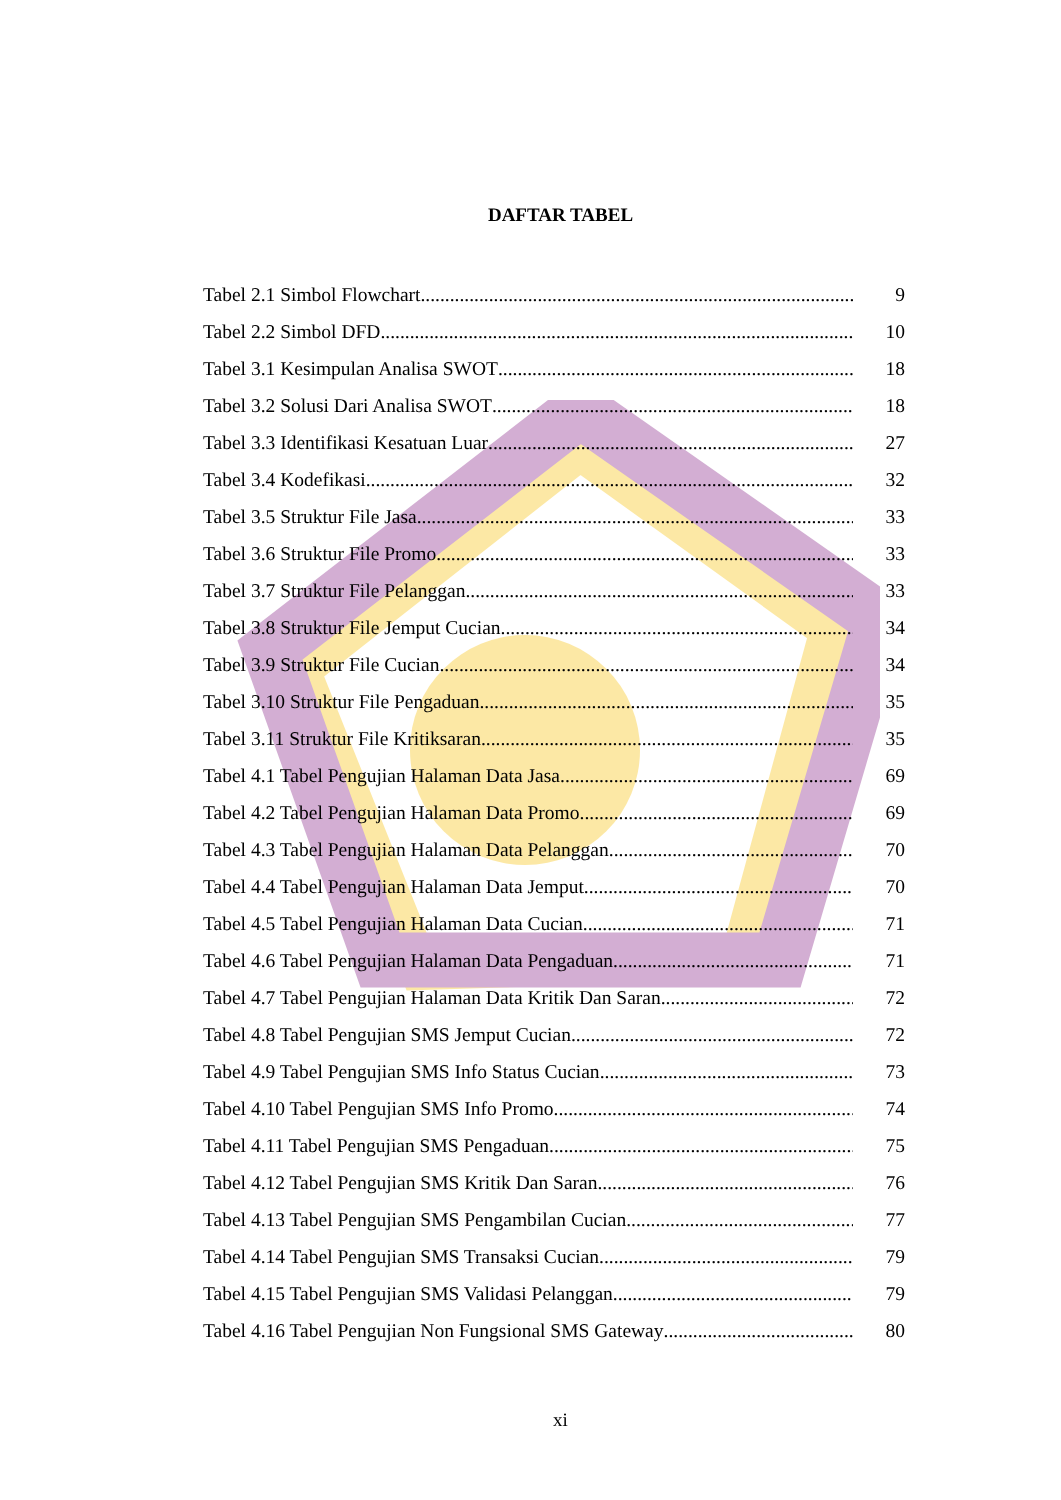DAFTAR TABEL
Tabel 2.1 Simbol Flowchart 9
Tabel 2.2 Simbol DFD 10
Tabel 3.1 Kesimpulan Analisa SWOT 18
Tabel 3.2 Solusi Dari Analisa SWOT 18
Tabel 3.3 Identifikasi Kesatuan Luar 27
Tabel 3.4 Kodefikasi 32
Tabel 3.5 Struktur File Jasa 33
Tabel 3.6 Struktur File Promo 33
Tabel 3.7 Struktur File Pelanggan 33
Tabel 3.8 Struktur File Jemput Cucian 34
Tabel 3.9 Struktur File Cucian 34
Tabel 3.10 Struktur File Pengaduan 35
Tabel 3.11 Struktur File Kritiksaran 35
Tabel 4.1 Tabel Pengujian Halaman Data Jasa 69
Tabel 4.2 Tabel Pengujian Halaman Data Promo 69
Tabel 4.3 Tabel Pengujian Halaman Data Pelanggan 70
Tabel 4.4 Tabel Pengujian Halaman Data Jemput 70
Tabel 4.5 Tabel Pengujian Halaman Data Cucian 71
Tabel 4.6 Tabel Pengujian Halaman Data Pengaduan 71
Tabel 4.7 Tabel Pengujian Halaman Data Kritik Dan Saran 72
Tabel 4.8 Tabel Pengujian SMS Jemput Cucian 72
Tabel 4.9 Tabel Pengujian SMS Info Status Cucian 73
Tabel 4.10 Tabel Pengujian SMS Info Promo 74
Tabel 4.11 Tabel Pengujian SMS Pengaduan 75
Tabel 4.12 Tabel Pengujian SMS Kritik Dan Saran 76
Tabel 4.13 Tabel Pengujian SMS Pengambilan Cucian 77
Tabel 4.14 Tabel Pengujian SMS Transaksi Cucian 79
Tabel 4.15 Tabel Pengujian SMS Validasi Pelanggan 79
Tabel 4.16 Tabel Pengujian Non Fungsional SMS Gateway 80
xi